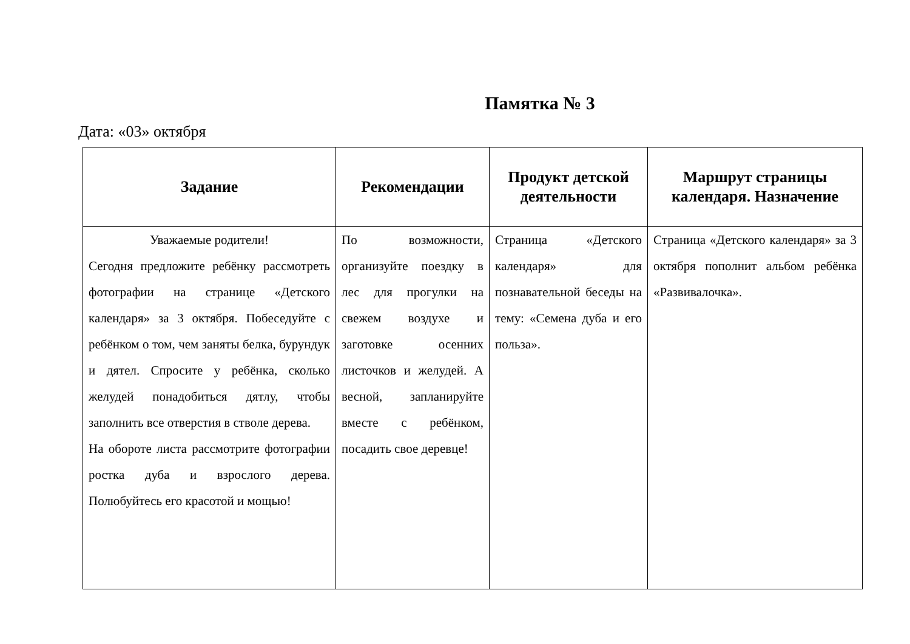Памятка № 3
Дата: «03» октября
| Задание | Рекомендации | Продукт детской деятельности | Маршрут страницы календаря. Назначение |
| --- | --- | --- | --- |
| Уважаемые родители! Сегодня предложите ребёнку рассмотреть фотографии на странице «Детского календаря» за 3 октября. Побеседуйте с ребёнком о том, чем заняты белка, бурундук и дятел. Спросите у ребёнка, сколько желудей понадобиться дятлу, чтобы заполнить все отверстия в стволе дерева. На обороте листа рассмотрите фотографии ростка дуба и взрослого дерева. Полюбуйтесь его красотой и мощью! | По возможности, организуйте поездку в лес для прогулки на свежем воздухе и заготовке осенних листочков и желудей. А весной, запланируйте вместе с ребёнком, посадить свое деревце! | Страница «Детского календаря» для познавательной беседы на тему: «Семена дуба и его польза». | Страница «Детского календаря» за 3 октября пополнит альбом ребёнка «Развивалочка». |